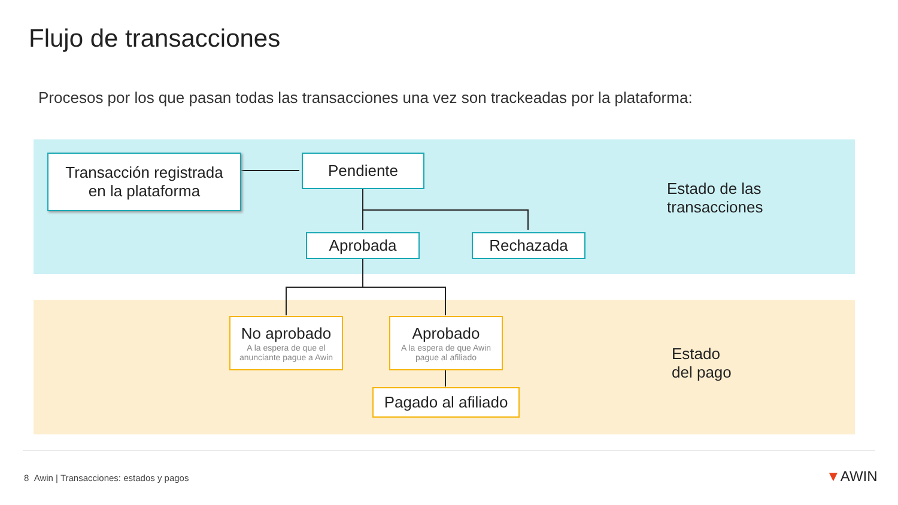Flujo de transacciones
Procesos por los que pasan todas las transacciones una vez son trackeadas por la plataforma:
Transacción registrada
en la plataforma
Pendiente
Aprobada Rechazada
Estado de las
transacciones
No aprobado
A la espera de que el anunciante pague a Awin
Aprobado
A la espera de que Awin pague al afiliado
Pagado al afiliado
Estado
del pago
8 Awin | Transacciones: estados y pagos
▼AWIN